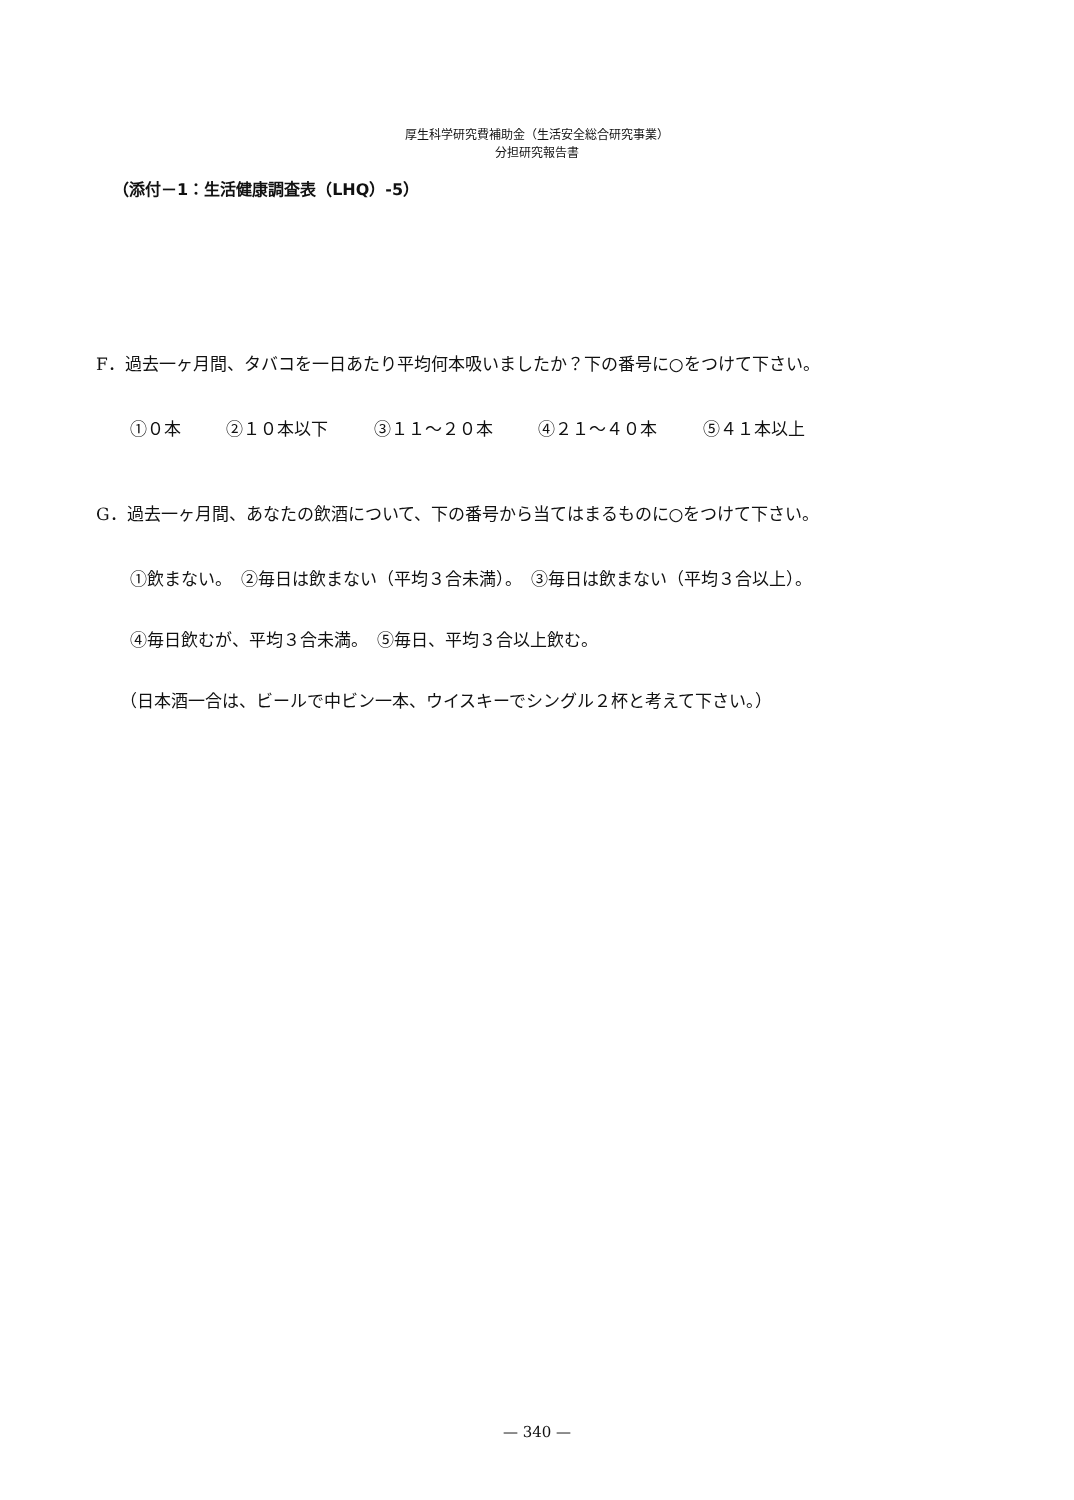厚生科学研究費補助金（生活安全総合研究事業）
分担研究報告書
（添付－1：生活健康調査表（LHQ）-5）
F．過去一ヶ月間、タバコを一日あたり平均何本吸いましたか？下の番号に○をつけて下さい。
①０本 ②１０本以下 ③１１～２０本 ④２１～４０本 ⑤４１本以上
G．過去一ヶ月間、あなたの飲酒について、下の番号から当てはまるものに○をつけて下さい。
①飲まない。　②毎日は飲まない（平均３合未満）。　③毎日は飲まない（平均３合以上）。
④毎日飲むが、平均３合未満。　⑤毎日、平均３合以上飲む。
（日本酒一合は、ビールで中ビン一本、ウイスキーでシングル２杯と考えて下さい。）
— 340 —